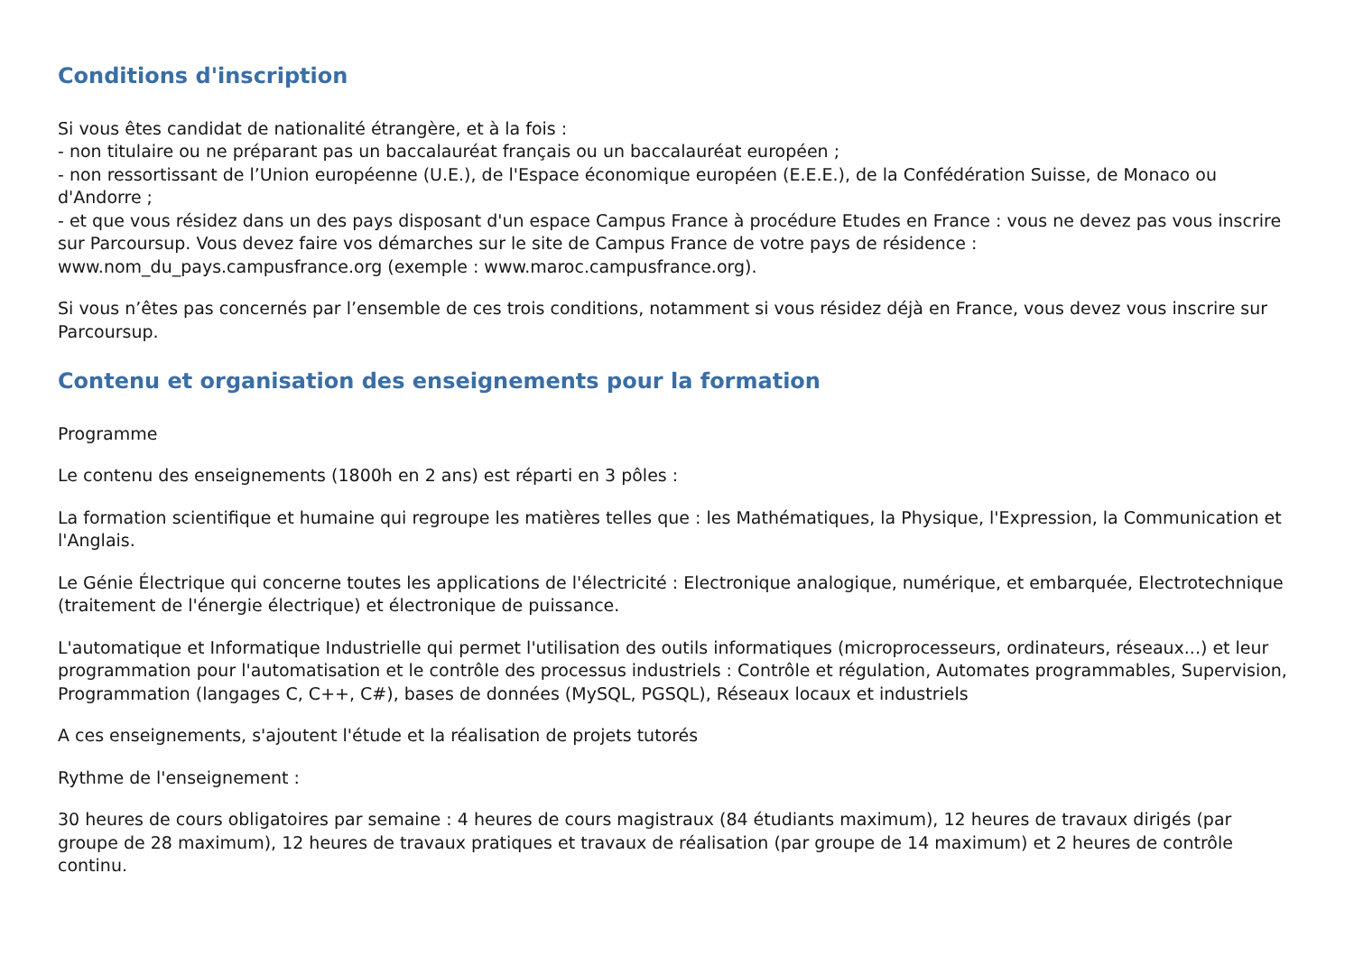Conditions d'inscription
Si vous êtes candidat de nationalité étrangère, et à la fois :
- non titulaire ou ne préparant pas un baccalauréat français ou un baccalauréat européen ;
- non ressortissant de l’Union européenne (U.E.), de l'Espace économique européen (E.E.E.), de la Confédération Suisse, de Monaco ou d'Andorre ;
- et que vous résidez dans un des pays disposant d'un espace Campus France à procédure Etudes en France : vous ne devez pas vous inscrire sur Parcoursup. Vous devez faire vos démarches sur le site de Campus France de votre pays de résidence : www.nom_du_pays.campusfrance.org (exemple : www.maroc.campusfrance.org).
Si vous n’êtes pas concernés par l’ensemble de ces trois conditions, notamment si vous résidez déjà en France, vous devez vous inscrire sur Parcoursup.
Contenu et organisation des enseignements pour la formation
Programme
Le contenu des enseignements (1800h en 2 ans) est réparti en 3 pôles :
La formation scientifique et humaine qui regroupe les matières telles que : les Mathématiques, la Physique, l'Expression, la Communication et l'Anglais.
Le Génie Électrique qui concerne toutes les applications de l'électricité : Electronique analogique, numérique, et embarquée, Electrotechnique (traitement de l'énergie électrique) et électronique de puissance.
L'automatique et Informatique Industrielle qui permet l'utilisation des outils informatiques (microprocesseurs, ordinateurs, réseaux...) et leur programmation pour l'automatisation et le contrôle des processus industriels : Contrôle et régulation, Automates programmables, Supervision, Programmation (langages C, C++, C#), bases de données (MySQL, PGSQL), Réseaux locaux et industriels
A ces enseignements, s'ajoutent l'étude et la réalisation de projets tutorés
Rythme de l'enseignement :
30 heures de cours obligatoires par semaine : 4 heures de cours magistraux (84 étudiants maximum), 12 heures de travaux dirigés (par groupe de 28 maximum), 12 heures de travaux pratiques et travaux de réalisation (par groupe de 14 maximum) et 2 heures de contrôle continu.